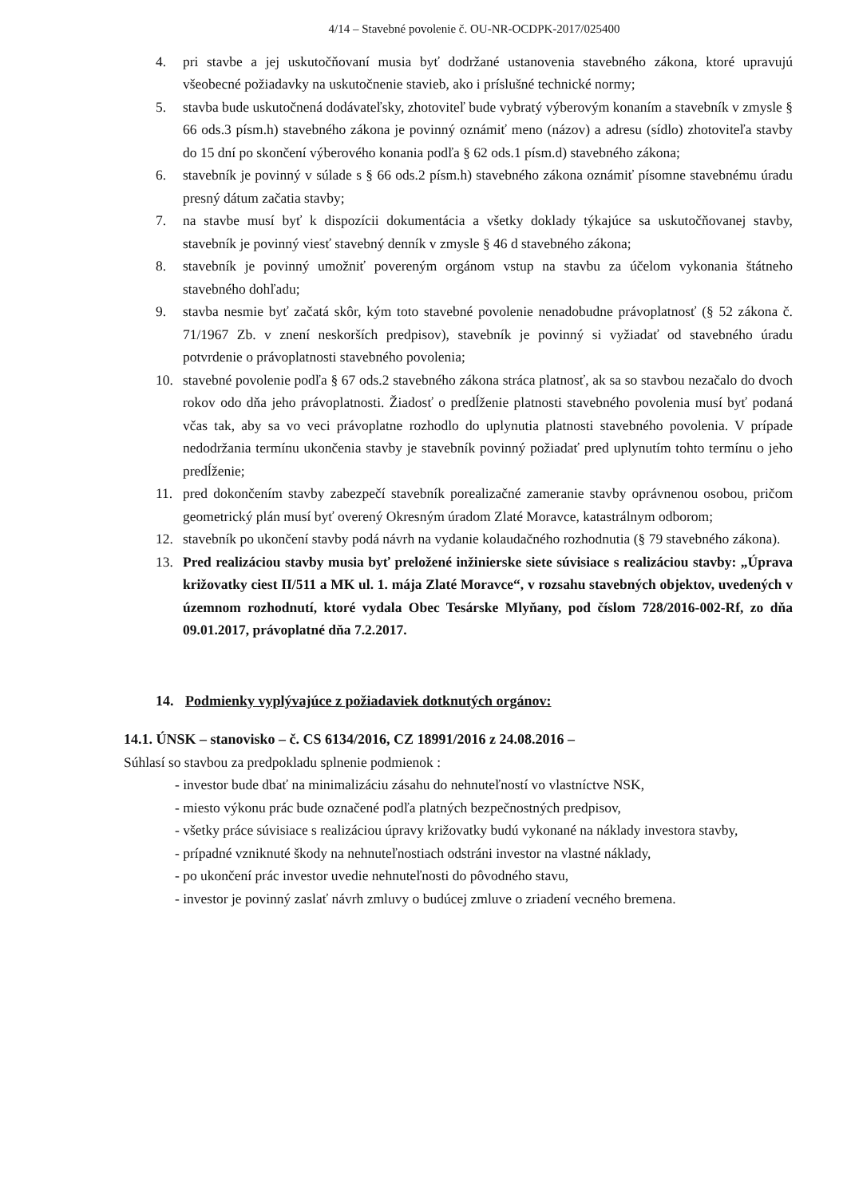4/14 – Stavebné povolenie č. OU-NR-OCDPK-2017/025400
4. pri stavbe a jej uskutočňovaní musia byť dodržané ustanovenia stavebného zákona, ktoré upravujú všeobecné požiadavky na uskutočnenie stavieb, ako i príslušné technické normy;
5. stavba bude uskutočnená dodávateľsky, zhotoviteľ bude vybratý výberovým konaním a stavebník v zmysle § 66 ods.3 písm.h) stavebného zákona je povinný oznámiť meno (názov) a adresu (sídlo) zhotoviteľa stavby do 15 dní po skončení výberového konania podľa § 62 ods.1 písm.d) stavebného zákona;
6. stavebník je povinný v súlade s § 66 ods.2 písm.h) stavebného zákona oznámiť písomne stavebnému úradu presný dátum začatia stavby;
7. na stavbe musí byť k dispozícii dokumentácia a všetky doklady týkajúce sa uskutočňovanej stavby, stavebník je povinný viesť stavebný denník v zmysle § 46 d stavebného zákona;
8. stavebník je povinný umožniť povereným orgánom vstup na stavbu za účelom vykonania štátneho stavebného dohľadu;
9. stavba nesmie byť začatá skôr, kým toto stavebné povolenie nenadobudne právoplatnosť (§ 52 zákona č. 71/1967 Zb. v znení neskorších predpisov), stavebník je povinný si vyžiadať od stavebného úradu potvrdenie o právoplatnosti stavebného povolenia;
10. stavebné povolenie podľa § 67 ods.2 stavebného zákona stráca platnosť, ak sa so stavbou nezačalo do dvoch rokov odo dňa jeho právoplatnosti. Žiadosť o predĺženie platnosti stavebného povolenia musí byť podaná včas tak, aby sa vo veci právoplatne rozhodlo do uplynutia platnosti stavebného povolenia. V prípade nedodržania termínu ukončenia stavby je stavebník povinný požiadať pred uplynutím tohto termínu o jeho predĺženie;
11. pred dokončením stavby zabezpečí stavebník porealizačné zameranie stavby oprávnenou osobou, pričom geometrický plán musí byť overený Okresným úradom Zlaté Moravce, katastrálnym odborom;
12. stavebník po ukončení stavby podá návrh na vydanie kolaudačného rozhodnutia (§ 79 stavebného zákona).
13. Pred realizáciou stavby musia byť preložené inžinierske siete súvisiace s realizáciou stavby: „Úprava križovatky ciest II/511 a MK ul. 1. mája Zlaté Moravce“, v rozsahu stavebných objektov, uvedených v územnom rozhodnutí, ktoré vydala Obec Tesárske Mlyňany, pod číslom 728/2016-002-Rf, zo dňa 09.01.2017, právoplatné dňa 7.2.2017.
14. Podmienky vyplývajúce z požiadaviek dotknutých orgánov:
14.1. ÚNSK – stanovisko – č. CS 6134/2016, CZ 18991/2016 z 24.08.2016 –
Súhlasí so stavbou za predpokladu splnenie podmienok :
- investor bude dbať na minimalizáciu zásahu do nehnuteľností vo vlastníctve NSK,
- miesto výkonu prác bude označené podľa platných bezpečnostných predpisov,
- všetky práce súvisiace s realizáciou úpravy križovatky budú vykonané na náklady investora stavby,
- prípadné vzniknuté škody na nehnuteľnostiach odstráni investor na vlastné náklady,
- po ukončení prác investor uvedie nehnuteľnosti do pôvodného stavu,
- investor je povinný zaslať návrh zmluvy o budúcej zmluve o zriadení vecného bremena.